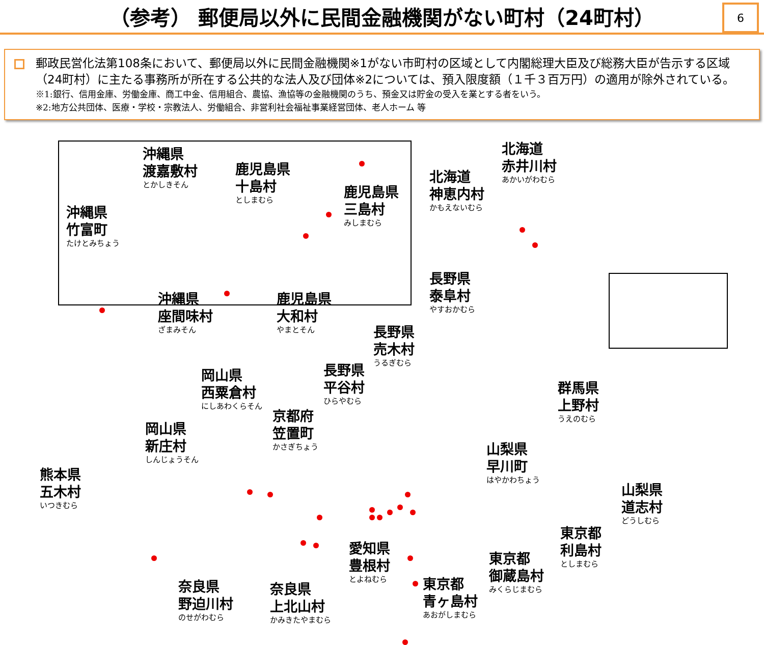（参考） 郵便局以外に民間金融機関がない町村（24町村）
6
郵政民営化法第108条において、郵便局以外に民間金融機関※1がない市町村の区域として内閣総理大臣及び総務大臣が告示する区域（24町村）に主たる事務所が所在する公共的な法人及び団体※2については、預入限度額（１千３百万円）の適用が除外されている。
※1:銀行、信用金庫、労働金庫、商工中金、信用組合、農協、漁協等の金融機関のうち、預金又は貯金の受入を業とする者をいう。
※2:地方公共団体、医療・学校・宗教法人、労働組合、非営利社会福祉事業経営団体、老人ホーム 等
沖縄県
渡嘉敷村
とかしきそん
鹿児島県
十島村
としまむら
鹿児島県
三島村
みしまむら
沖縄県
竹富町
たけとみちょう
沖縄県
座間味村
ざまみそん
鹿児島県
大和村
やまとそん
北海道
赤井川村
あかいがわむら
北海道
神恵内村
かもえないむら
長野県
泰阜村
やすおかむら
長野県
売木村
うるぎむら
長野県
平谷村
ひらやむら
岡山県
西粟倉村
にしあわくらそん
京都府
笠置町
かさぎちょう
岡山県
新庄村
しんじょうそん
熊本県
五木村
いつきむら
群馬県
上野村
うえのむら
山梨県
早川町
はやかわちょう
山梨県
道志村
どうしむら
東京都
利島村
としまむら
東京都
御蔵島村
みくらじまむら
愛知県
豊根村
とよねむら
東京都
青ヶ島村
あおがしまむら
奈良県
野迫川村
のせがわむら
奈良県
上北山村
かみきたやまむら